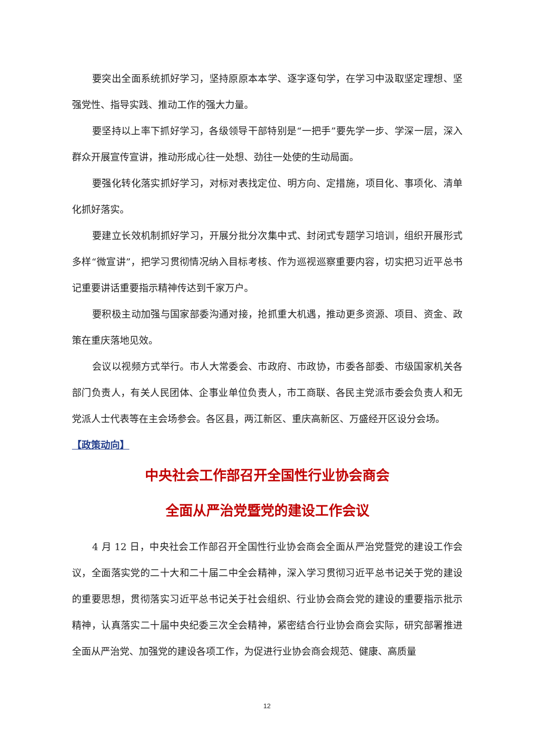要突出全面系统抓好学习，坚持原原本本学、逐字逐句学，在学习中汲取坚定理想、坚强党性、指导实践、推动工作的强大力量。
要坚持以上率下抓好学习，各级领导干部特别是“一把手”要先学一步、学深一层，深入群众开展宣传宣讲，推动形成心往一处想、劲往一处使的生动局面。
要强化转化落实抓好学习，对标对表找定位、明方向、定措施，项目化、事项化、清单化抓好落实。
要建立长效机制抓好学习，开展分批分次集中式、封闭式专题学习培训，组织开展形式多样“微宣讲”，把学习贯彻情况纳入目标考核、作为巡视巡察重要内容，切实把习近平总书记重要讲话重要指示精神传达到千家万户。
要积极主动加强与国家部委沟通对接，抢抓重大机遇，推动更多资源、项目、资金、政策在重庆落地见效。
会议以视频方式举行。市人大常委会、市政府、市政协，市委各部委、市级国家机关各部门负责人，有关人民团体、企事业单位负责人，市工商联、各民主党派市委会负责人和无党派人士代表等在主会场参会。各区县，两江新区、重庆高新区、万盛经开区设分会场。
【政策动向】
中央社会工作部召开全国性行业协会商会
全面从严治党暨党的建设工作会议
4 月 12 日，中央社会工作部召开全国性行业协会商会全面从严治党暨党的建设工作会议，全面落实党的二十大和二十届二中全会精神，深入学习贯彻习近平总书记关于党的建设的重要思想，贯彻落实习近平总书记关于社会组织、行业协会商会党的建设的重要指示批示精神，认真落实二十届中央纪委三次全会精神，紧密结合行业协会商会实际，研究部署推进全面从严治党、加强党的建设各项工作，为促进行业协会商会规范、健康、高质量
12